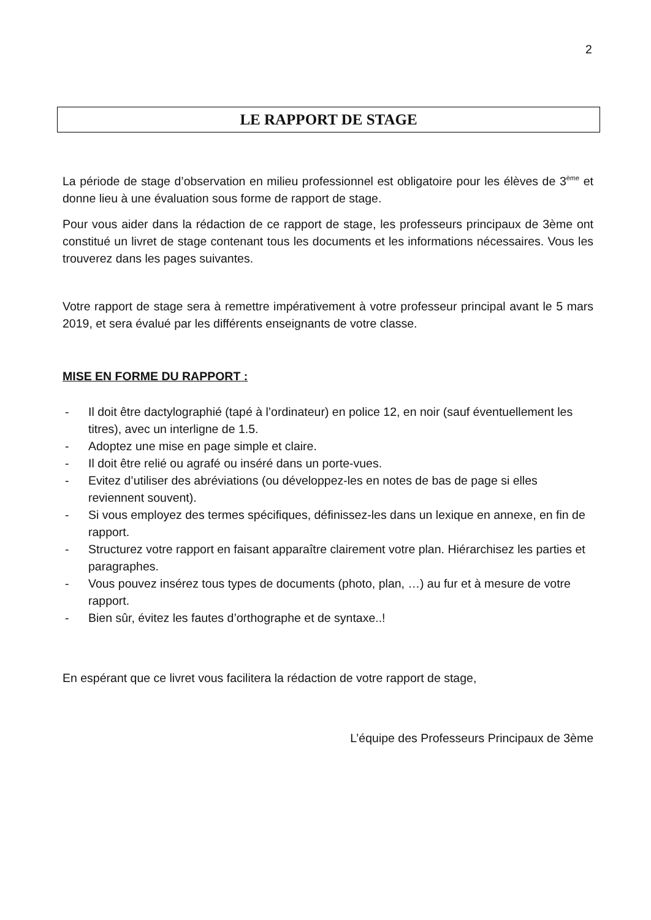2
LE RAPPORT DE STAGE
La période de stage d’observation en milieu professionnel est obligatoire pour les élèves de 3<sup>ème</sup> et donne lieu à une évaluation sous forme de rapport de stage.
Pour vous aider dans la rédaction de ce rapport de stage, les professeurs principaux de 3ème ont constitué un livret de stage contenant tous les documents et les informations nécessaires. Vous les trouverez dans les pages suivantes.
Votre rapport de stage sera à remettre impérativement à votre professeur principal avant le 5 mars 2019, et sera évalué par les différents enseignants de votre classe.
MISE EN FORME DU RAPPORT :
- Il doit être dactylographié (tapé à l’ordinateur) en police 12, en noir (sauf éventuellement les titres), avec un interligne de 1.5.
- Adoptez une mise en page simple et claire.
- Il doit être relié ou agrafé ou inséré dans un porte-vues.
- Evitez d’utiliser des abréviations (ou développez-les en notes de bas de page si elles reviennent souvent).
- Si vous employez des termes spécifiques, définissez-les dans un lexique en annexe, en fin de rapport.
- Structurez votre rapport en faisant apparaître clairement votre plan. Hiérarchisez les parties et paragraphes.
- Vous pouvez insérez tous types de documents (photo, plan, …) au fur et à mesure de votre rapport.
- Bien sûr, évitez les fautes d’orthographe et de syntaxe..!
En espérant que ce livret vous facilitera la rédaction de votre rapport de stage,
L’équipe des Professeurs Principaux de 3ème